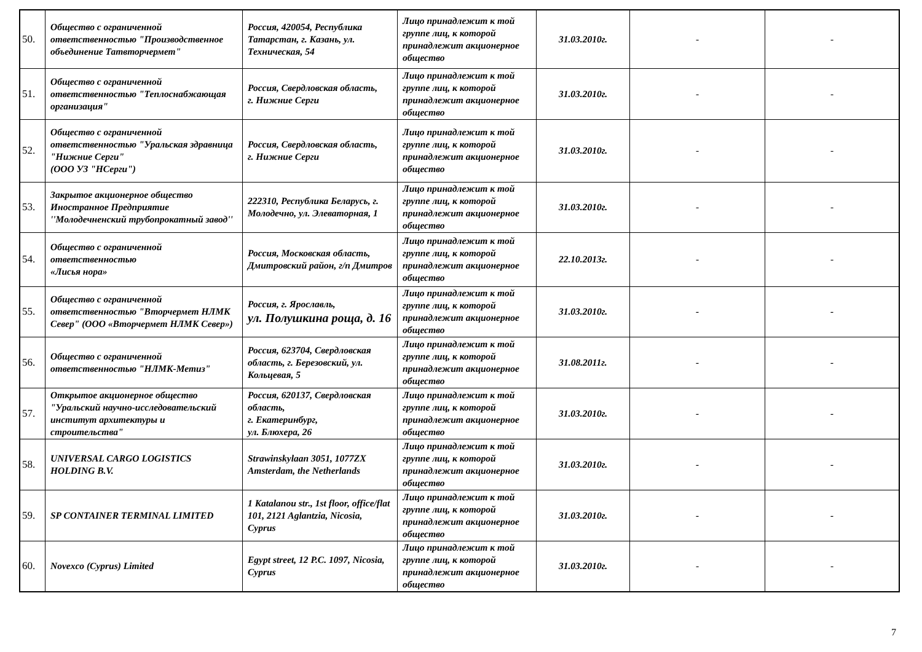| 50. | Общество с ограниченной ответственностью "Производственное объединение Татвторчермет" | Россия, 420054, Республика Татарстан, г. Казань, ул. Техническая, 54 | Лицо принадлежит к той группе лиц, к которой принадлежит акционерное общество | 31.03.2010г. | - | - |
| 51. | Общество с ограниченной ответственностью "Теплоснабжающая организация" | Россия, Свердловская область, г. Нижние Серги | Лицо принадлежит к той группе лиц, к которой принадлежит акционерное общество | 31.03.2010г. | - | - |
| 52. | Общество с ограниченной ответственностью "Уральская здравница "Нижние Серги" (ООО УЗ "НСерги") | Россия, Свердловская область, г. Нижние Серги | Лицо принадлежит к той группе лиц, к которой принадлежит акционерное общество | 31.03.2010г. | - | - |
| 53. | Закрытое акционерное общество Иностранное Предприятие ''Молодечненский трубопрокатный завод'' | 222310, Республика Беларусь, г. Молодечно, ул. Элеваторная, 1 | Лицо принадлежит к той группе лиц, к которой принадлежит акционерное общество | 31.03.2010г. | - | - |
| 54. | Общество с ограниченной ответственностью «Лисья нора» | Россия, Московская область, Дмитровский район, г/п Дмитров | Лицо принадлежит к той группе лиц, к которой принадлежит акционерное общество | 22.10.2013г. | - | - |
| 55. | Общество с ограниченной ответственностью "Вторчермет НЛМК Север" (ООО «Вторчермет НЛМК Север») | Россия, г. Ярославль, ул. Полушкина роща, д. 16 | Лицо принадлежит к той группе лиц, к которой принадлежит акционерное общество | 31.03.2010г. | - | - |
| 56. | Общество с ограниченной ответственностью "НЛМК-Метиз" | Россия, 623704, Свердловская область, г. Березовский, ул. Кольцевая, 5 | Лицо принадлежит к той группе лиц, к которой принадлежит акционерное общество | 31.08.2011г. | - | - |
| 57. | Открытое акционерное общество "Уральский научно-исследовательский институт архитектуры и строительства" | Россия, 620137, Свердловская область, г. Екатеринбург, ул. Блюхера, 26 | Лицо принадлежит к той группе лиц, к которой принадлежит акционерное общество | 31.03.2010г. | - | - |
| 58. | UNIVERSAL CARGO LOGISTICS HOLDING B.V. | Strawinskylaan 3051, 1077ZX Amsterdam, the Netherlands | Лицо принадлежит к той группе лиц, к которой принадлежит акционерное общество | 31.03.2010г. | - | - |
| 59. | SP CONTAINER TERMINAL LIMITED | 1 Katalanou str., 1st floor, office/flat 101, 2121 Aglantzia, Nicosia, Cyprus | Лицо принадлежит к той группе лиц, к которой принадлежит акционерное общество | 31.03.2010г. | - | - |
| 60. | Novexco (Cyprus) Limited | Egypt street, 12 P.C. 1097, Nicosia, Cyprus | Лицо принадлежит к той группе лиц, к которой принадлежит акционерное общество | 31.03.2010г. | - | - |
7